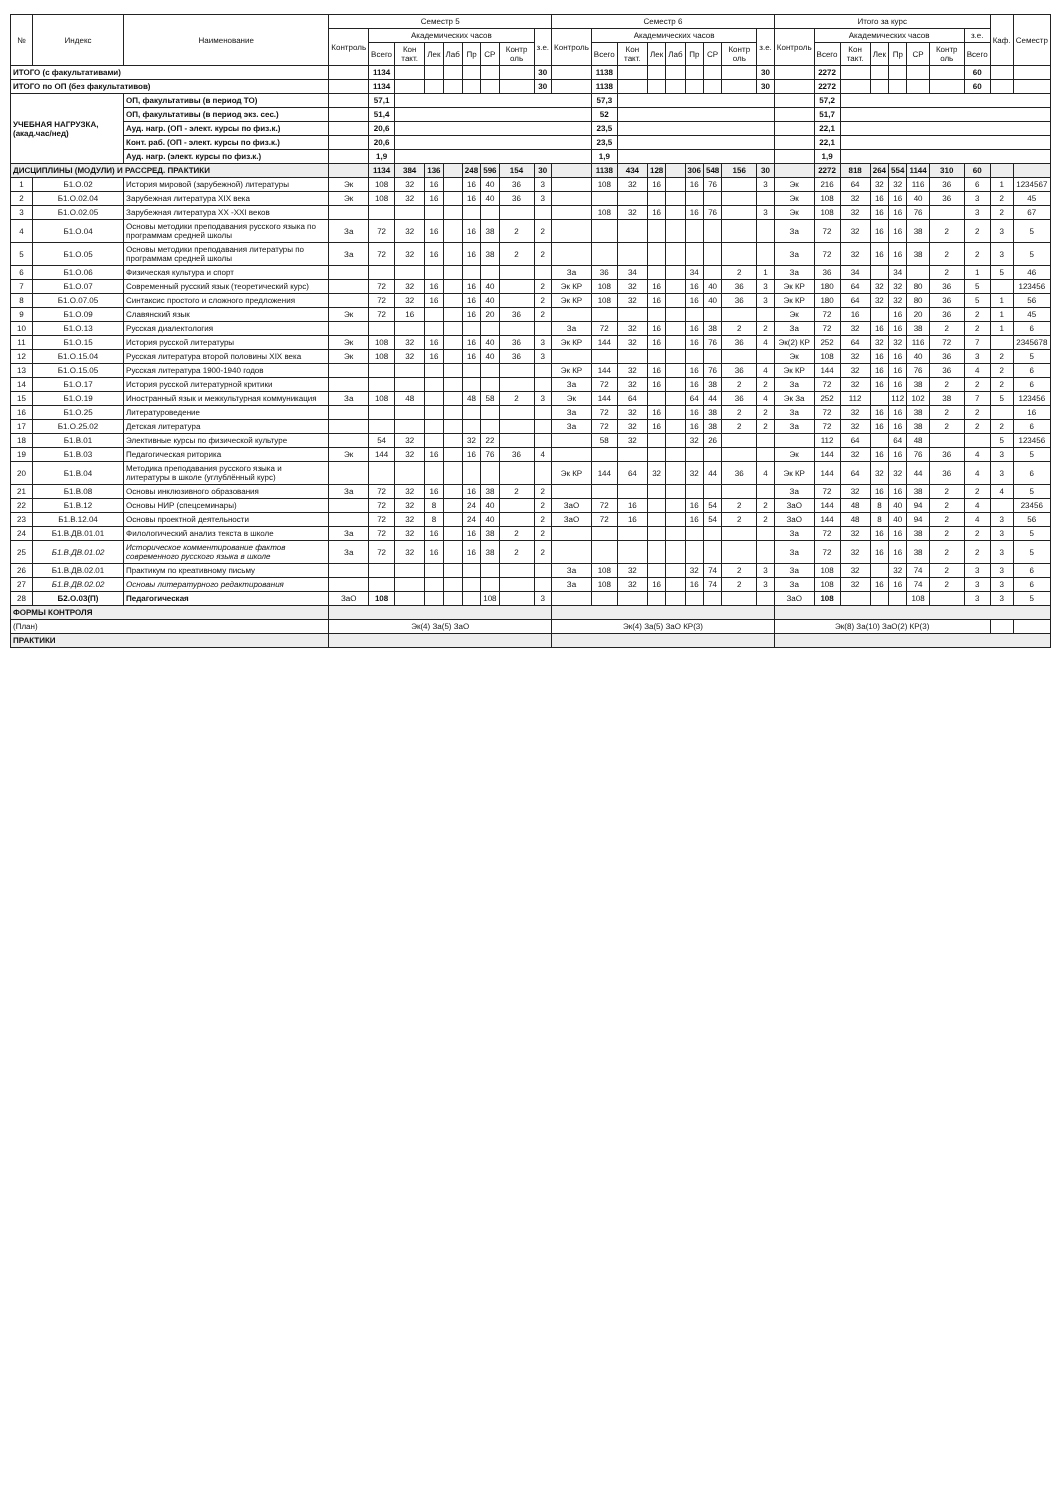| № | Индекс | Наименование | Семестр 5 | | | | | | | | | Семестр 6 | | | | | | | | | Итого за курс | | | | | | | | Каф. | Семестр |
| --- | --- | --- | --- | --- | --- | --- | --- | --- | --- | --- | --- | --- | --- | --- | --- | --- | --- | --- | --- | --- | --- | --- | --- | --- | --- | --- | --- | --- | --- | --- |
| | | | Контроль | Академических часов | | | | | | | з.е. | Контроль | Академических часов | | | | | | | з.е. | Контроль | Академических часов | | | | | | з.е. | | |
| | | | | Всего | Кон такт. | Лек | Лаб | Пр | СР | Контр оль | | | Всего | Кон такт. | Лек | Лаб | Пр | СР | Контр оль | | | Всего | Кон такт. | Лек | Пр | СР | Контр оль | Всего | | |
| ИТОГО (с факультативами) | | | | 1134 | | | | | | | 30 | | 1138 | | | | | | | 30 | | 2272 | | | | | | 60 | | |
| ИТОГО по ОП (без факультативов) | | | | 1134 | | | | | | | 30 | | 1138 | | | | | | | 30 | | 2272 | | | | | | 60 | | |
| УЧЕБНАЯ НАГРУЗКА, (акад.час/нед) | | ОП, факультативы (в период ТО) | | 57,1 | | | | | | | | | 57,3 | | | | | | | | | 57,2 | | | | | | | | |
| | | ОП, факультативы (в период экз. сес.) | | 51,4 | | | | | | | | | 52 | | | | | | | | | 51,7 | | | | | | | | |
| | | Ауд. нагр. (ОП - элект. курсы по физ.к.) | | 20,6 | | | | | | | | | 23,5 | | | | | | | | | 22,1 | | | | | | | | |
| | | Конт. раб. (ОП - элект. курсы по физ.к.) | | 20,6 | | | | | | | | | 23,5 | | | | | | | | | 22,1 | | | | | | | | |
| | | Ауд. нагр. (элект. курсы по физ.к.) | | 1,9 | | | | | | | | | 1,9 | | | | | | | | | 1,9 | | | | | | | | |
| ДИСЦИПЛИНЫ (МОДУЛИ) И РАССРЕД. ПРАКТИКИ | | | | 1134 | 384 | 136 | | 248 | 596 | 154 | 30 | | 1138 | 434 | 128 | | 306 | 548 | 156 | 30 | | 2272 | 818 | 264 | 554 | 1144 | 310 | 60 | | |
| 1 | Б1.О.02 | История мировой (зарубежной) литературы | Эк | 108 | 32 | 16 | | 16 | 40 | 36 | 3 | | 108 | 32 | 16 | | 16 | 76 | | 3 | Эк | 216 | 64 | 32 | 32 | 116 | 36 | 6 | 1 | 1234567 |
| 2 | Б1.О.02.04 | Зарубежная литература XIX века | Эк | 108 | 32 | 16 | | 16 | 40 | 36 | 3 | | | | | | | | | | Эк | 108 | 32 | 16 | 16 | 40 | 36 | 3 | 2 | 45 |
| 3 | Б1.О.02.05 | Зарубежная литература XX -XXI веков | | | | | | | | | | | 108 | 32 | 16 | | 16 | 76 | | 3 | Эк | 108 | 32 | 16 | 16 | 76 | | 3 | 2 | 67 |
| 4 | Б1.О.04 | Основы методики преподавания русского языка по программам средней школы | За | 72 | 32 | 16 | | 16 | 38 | 2 | 2 | | | | | | | | | | За | 72 | 32 | 16 | 16 | 38 | 2 | 2 | 3 | 5 |
| 5 | Б1.О.05 | Основы методики преподавания литературы по программам средней школы | За | 72 | 32 | 16 | | 16 | 38 | 2 | 2 | | | | | | | | | | За | 72 | 32 | 16 | 16 | 38 | 2 | 2 | 3 | 5 |
| 6 | Б1.О.06 | Физическая культура и спорт | | | | | | | | | | За | 36 | 34 | | | 34 | | 2 | 1 | За | 36 | 34 | | 34 | | 2 | 1 | 5 | 46 |
| 7 | Б1.О.07 | Современный русский язык (теоретический курс) | | 72 | 32 | 16 | | 16 | 40 | | 2 | Эк КР | 108 | 32 | 16 | | 16 | 40 | 36 | 3 | Эк КР | 180 | 64 | 32 | 32 | 80 | 36 | 5 | | 123456 |
| 8 | Б1.О.07.05 | Синтаксис простого и сложного предложения | | 72 | 32 | 16 | | 16 | 40 | | 2 | Эк КР | 108 | 32 | 16 | | 16 | 40 | 36 | 3 | Эк КР | 180 | 64 | 32 | 32 | 80 | 36 | 5 | 1 | 56 |
| 9 | Б1.О.09 | Славянский язык | Эк | 72 | 16 | | | 16 | 20 | 36 | 2 | | | | | | | | | | Эк | 72 | 16 | | 16 | 20 | 36 | 2 | 1 | 45 |
| 10 | Б1.О.13 | Русская диалектология | | | | | | | | | | За | 72 | 32 | 16 | | 16 | 38 | 2 | 2 | За | 72 | 32 | 16 | 16 | 38 | 2 | 2 | 1 | 6 |
| 11 | Б1.О.15 | История русской литературы | Эк | 108 | 32 | 16 | | 16 | 40 | 36 | 3 | Эк КР | 144 | 32 | 16 | | 16 | 76 | 36 | 4 | Эк(2) КР | 252 | 64 | 32 | 32 | 116 | 72 | 7 | | 2345678 |
| 12 | Б1.О.15.04 | Русская литература второй половины XIX века | Эк | 108 | 32 | 16 | | 16 | 40 | 36 | 3 | | | | | | | | | | Эк | 108 | 32 | 16 | 16 | 40 | 36 | 3 | 2 | 5 |
| 13 | Б1.О.15.05 | Русская литература 1900-1940 годов | | | | | | | | | | Эк КР | 144 | 32 | 16 | | 16 | 76 | 36 | 4 | Эк КР | 144 | 32 | 16 | 16 | 76 | 36 | 4 | 2 | 6 |
| 14 | Б1.О.17 | История русской литературной критики | | | | | | | | | | За | 72 | 32 | 16 | | 16 | 38 | 2 | 2 | За | 72 | 32 | 16 | 16 | 38 | 2 | 2 | 2 | 6 |
| 15 | Б1.О.19 | Иностранный язык и межкультурная коммуникация | За | 108 | 48 | | | 48 | 58 | 2 | 3 | Эк | 144 | 64 | | | 64 | 44 | 36 | 4 | Эк За | 252 | 112 | | 112 | 102 | 38 | 7 | 5 | 123456 |
| 16 | Б1.О.25 | Литературоведение | | | | | | | | | | За | 72 | 32 | 16 | | 16 | 38 | 2 | 2 | За | 72 | 32 | 16 | 16 | 38 | 2 | 2 | | 16 |
| 17 | Б1.О.25.02 | Детская литература | | | | | | | | | | За | 72 | 32 | 16 | | 16 | 38 | 2 | 2 | За | 72 | 32 | 16 | 16 | 38 | 2 | 2 | 2 | 6 |
| 18 | Б1.В.01 | Элективные курсы по физической культуре | | 54 | 32 | | | 32 | 22 | | | | 58 | 32 | | | 32 | 26 | | | | 112 | 64 | | 64 | 48 | | | 5 | 123456 |
| 19 | Б1.В.03 | Педагогическая риторика | Эк | 144 | 32 | 16 | | 16 | 76 | 36 | 4 | | | | | | | | | | Эк | 144 | 32 | 16 | 16 | 76 | 36 | 4 | 3 | 5 |
| 20 | Б1.В.04 | Методика преподавания русского языка и литературы в школе (углублённый курс) | | | | | | | | | | Эк КР | 144 | 64 | 32 | | 32 | 44 | 36 | 4 | Эк КР | 144 | 64 | 32 | 32 | 44 | 36 | 4 | 3 | 6 |
| 21 | Б1.В.08 | Основы инклюзивного образования | За | 72 | 32 | 16 | | 16 | 38 | 2 | 2 | | | | | | | | | | За | 72 | 32 | 16 | 16 | 38 | 2 | 2 | 4 | 5 |
| 22 | Б1.В.12 | Основы НИР (спецсеминары) | | 72 | 32 | 8 | | 24 | 40 | | 2 | ЗаО | 72 | 16 | | | 16 | 54 | 2 | 2 | ЗаО | 144 | 48 | 8 | 40 | 94 | 2 | 4 | | 23456 |
| 23 | Б1.В.12.04 | Основы проектной деятельности | | 72 | 32 | 8 | | 24 | 40 | | 2 | ЗаО | 72 | 16 | | | 16 | 54 | 2 | 2 | ЗаО | 144 | 48 | 8 | 40 | 94 | 2 | 4 | 3 | 56 |
| 24 | Б1.В.ДВ.01.01 | Филологический анализ текста в школе | За | 72 | 32 | 16 | | 16 | 38 | 2 | 2 | | | | | | | | | | За | 72 | 32 | 16 | 16 | 38 | 2 | 2 | 3 | 5 |
| 25 | Б1.В.ДВ.01.02 | Историческое комментирование фактов современного русского языка в школе | За | 72 | 32 | 16 | | 16 | 38 | 2 | 2 | | | | | | | | | | За | 72 | 32 | 16 | 16 | 38 | 2 | 2 | 3 | 5 |
| 26 | Б1.В.ДВ.02.01 | Практикум по креативному письму | | | | | | | | | | За | 108 | 32 | | | 32 | 74 | 2 | 3 | За | 108 | 32 | | 32 | 74 | 2 | 3 | 3 | 6 |
| 27 | Б1.В.ДВ.02.02 | Основы литературного редактирования | | | | | | | | | | За | 108 | 32 | 16 | | 16 | 74 | 2 | 3 | За | 108 | 32 | 16 | 16 | 74 | 2 | 3 | 3 | 6 |
| 28 | Б2.О.03(П) | Педагогическая | ЗаО | 108 | | | | | 108 | | 3 | | | | | | | | | | ЗаО | 108 | | | | 108 | | 3 | 3 | 5 |
| ФОРМЫ КОНТРОЛЯ | | | | | | | | | | | | | | | | | | | | | | | | | | | | | | |
| (План) | | | Эк(4) За(5) ЗаО | | | | | | | | | Эк(4) За(5) ЗаО КР(3) | | | | | | | | | Эк(8) За(10) ЗаО(2) КР(3) | | | | | | | | | |
| ПРАКТИКИ | | | | | | | | | | | | | | | | | | | | | | | | | | | | | | |